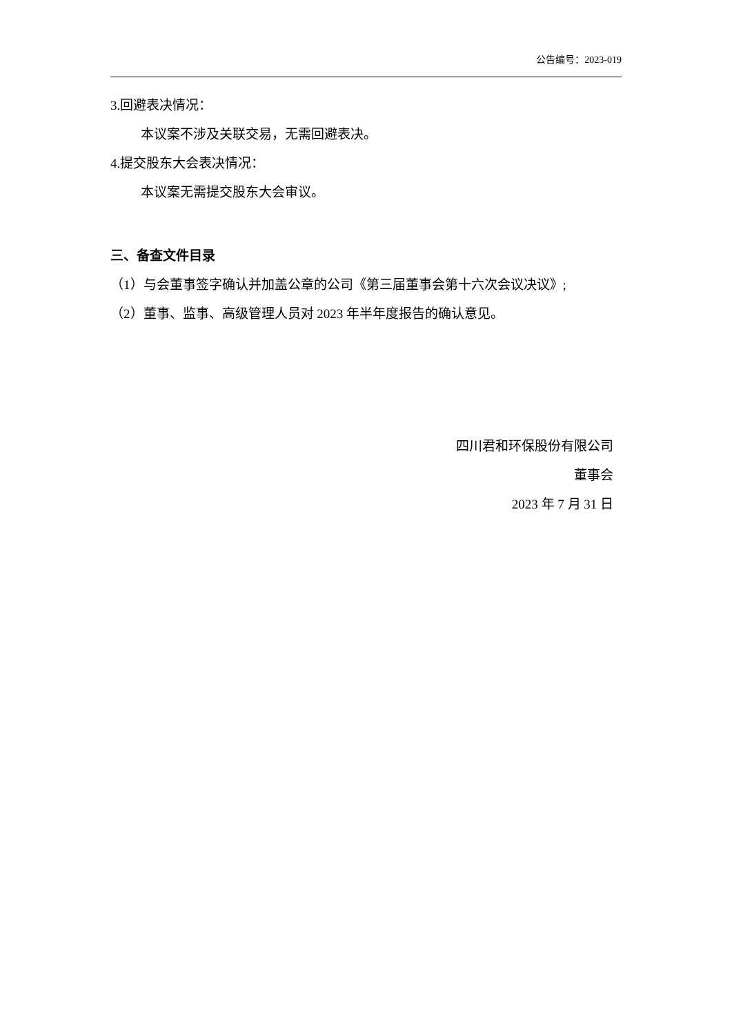公告编号：2023-019
3.回避表决情况：
本议案不涉及关联交易，无需回避表决。
4.提交股东大会表决情况：
本议案无需提交股东大会审议。
三、备查文件目录
（1）与会董事签字确认并加盖公章的公司《第三届董事会第十六次会议决议》;
（2）董事、监事、高级管理人员对 2023 年半年度报告的确认意见。
四川君和环保股份有限公司
董事会
2023 年 7 月 31 日